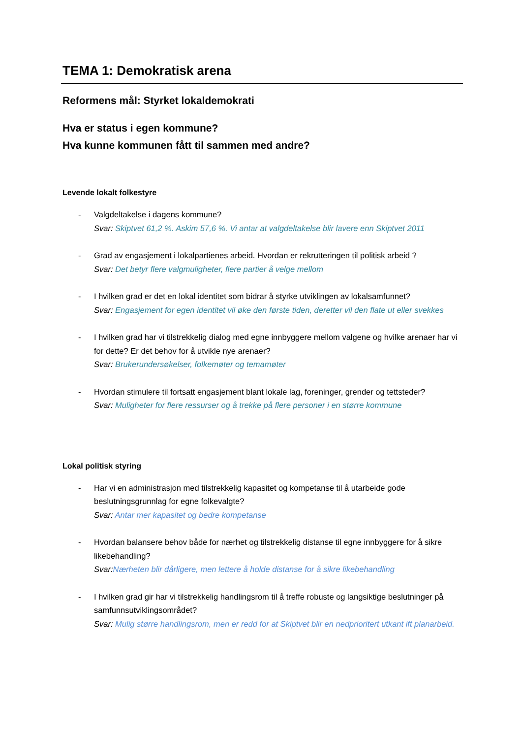TEMA 1: Demokratisk arena
Reformens mål: Styrket lokaldemokrati
Hva er status i egen kommune?
Hva kunne kommunen fått til sammen med andre?
Levende lokalt folkestyre
- Valgdeltakelse i dagens kommune?
Svar: Skiptvet 61,2 %. Askim 57,6 %. Vi antar at valgdeltakelse blir lavere enn Skiptvet 2011
- Grad av engasjement i lokalpartienes arbeid. Hvordan er rekrutteringen til politisk arbeid ?
Svar: Det betyr flere valgmuligheter, flere partier å velge mellom
- I hvilken grad er det en lokal identitet som bidrar å styrke utviklingen av lokalsamfunnet?
Svar: Engasjement for egen identitet vil øke den første tiden, deretter vil den flate ut eller svekkes
- I hvilken grad har vi tilstrekkelig dialog med egne innbyggere mellom valgene og hvilke arenaer har vi for dette? Er det behov for å utvikle nye arenaer?
Svar: Brukerundersøkelser, folkemøter og temamøter
- Hvordan stimulere til fortsatt engasjement blant lokale lag, foreninger, grender og tettsteder?
Svar: Muligheter for flere ressurser og å trekke på flere personer i en større kommune
Lokal politisk styring
- Har vi en administrasjon med tilstrekkelig kapasitet og kompetanse til å utarbeide gode beslutningsgrunnlag for egne folkevalgte?
Svar: Antar mer kapasitet og bedre kompetanse
- Hvordan balansere behov både for nærhet og tilstrekkelig distanse til egne innbyggere for å sikre likebehandling?
Svar: Nærheten blir dårligere, men lettere å holde distanse for å sikre likebehandling
- I hvilken grad gir har vi tilstrekkelig handlingsrom til å treffe robuste og langsiktige beslutninger på samfunnsutviklingsområdet?
Svar: Mulig større handlingsrom, men er redd for at Skiptvet blir en nedprioritert utkant ift planarbeid.